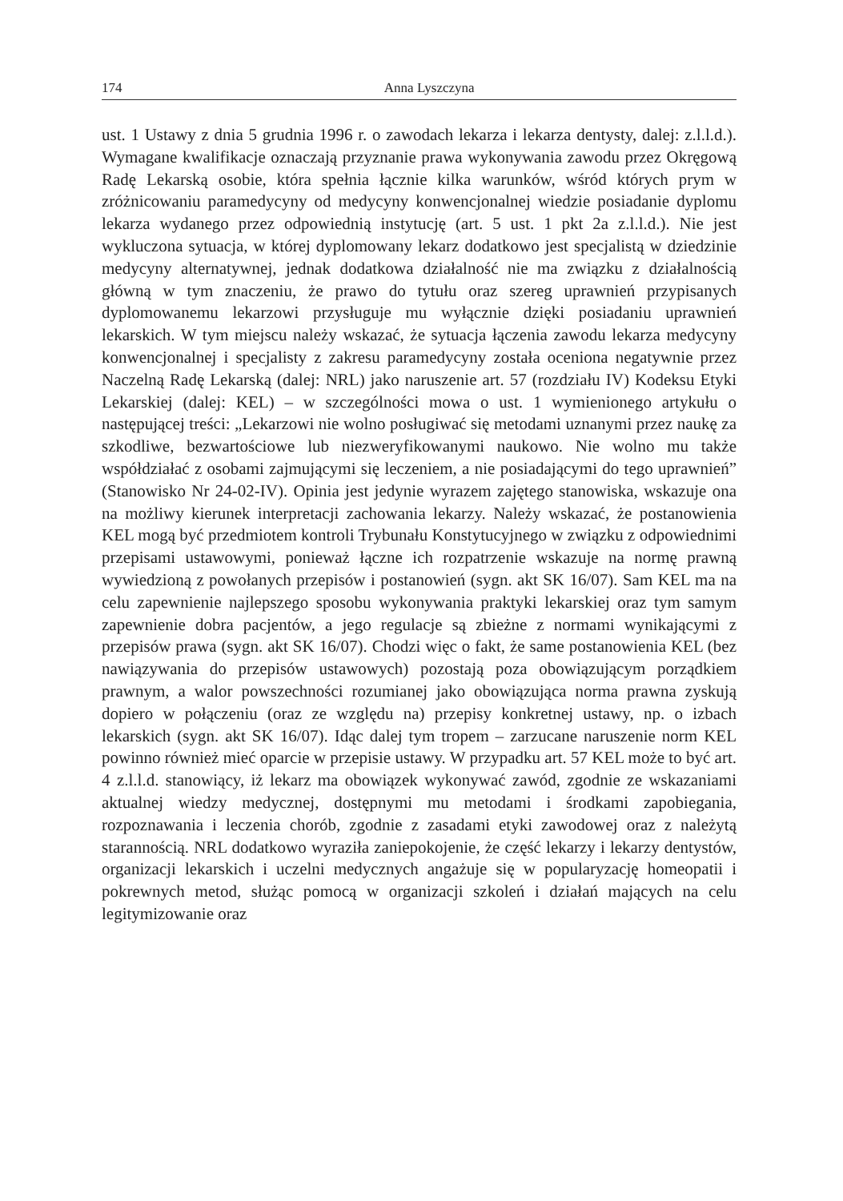174 Anna Lyszczyna
ust. 1 Ustawy z dnia 5 grudnia 1996 r. o zawodach lekarza i lekarza dentysty, dalej: z.l.l.d.). Wymagane kwalifikacje oznaczają przyznanie prawa wykonywania zawodu przez Okręgową Radę Lekarską osobie, która spełnia łącznie kilka warunków, wśród których prym w zróżnicowaniu paramedycyny od medycyny konwencjonalnej wiedzie posiadanie dyplomu lekarza wydanego przez odpowiednią instytucję (art. 5 ust. 1 pkt 2a z.l.l.d.). Nie jest wykluczona sytuacja, w której dyplomowany lekarz dodatkowo jest specjalistą w dziedzinie medycyny alternatywnej, jednak dodatkowa działalność nie ma związku z działalnością główną w tym znaczeniu, że prawo do tytułu oraz szereg uprawnień przypisanych dyplomowanemu lekarzowi przysługuje mu wyłącznie dzięki posiadaniu uprawnień lekarskich. W tym miejscu należy wskazać, że sytuacja łączenia zawodu lekarza medycyny konwencjonalnej i specjalisty z zakresu paramedycyny została oceniona negatywnie przez Naczelną Radę Lekarską (dalej: NRL) jako naruszenie art. 57 (rozdziału IV) Kodeksu Etyki Lekarskiej (dalej: KEL) – w szczególności mowa o ust. 1 wymienionego artykułu o następującej treści: „Lekarzowi nie wolno posługiwać się metodami uznanymi przez naukę za szkodliwe, bezwartościowe lub niezweryfikowanymi naukowo. Nie wolno mu także współdziałać z osobami zajmującymi się leczeniem, a nie posiadającymi do tego uprawnień” (Stanowisko Nr 24-02-IV). Opinia jest jedynie wyrazem zajętego stanowiska, wskazuje ona na możliwy kierunek interpretacji zachowania lekarzy. Należy wskazać, że postanowienia KEL mogą być przedmiotem kontroli Trybunału Konstytucyjnego w związku z odpowiednimi przepisami ustawowymi, ponieważ łączne ich rozpatrzenie wskazuje na normę prawną wywiedzioną z powołanych przepisów i postanowień (sygn. akt SK 16/07). Sam KEL ma na celu zapewnienie najlepszego sposobu wykonywania praktyki lekarskiej oraz tym samym zapewnienie dobra pacjentów, a jego regulacje są zbieżne z normami wynikającymi z przepisów prawa (sygn. akt SK 16/07). Chodzi więc o fakt, że same postanowienia KEL (bez nawiązywania do przepisów ustawowych) pozostają poza obowiązującym porządkiem prawnym, a walor powszechności rozumianej jako obowiązująca norma prawna zyskują dopiero w połączeniu (oraz ze względu na) przepisy konkretnej ustawy, np. o izbach lekarskich (sygn. akt SK 16/07). Idąc dalej tym tropem – zarzucane naruszenie norm KEL powinno również mieć oparcie w przepisie ustawy. W przypadku art. 57 KEL może to być art. 4 z.l.l.d. stanowiący, iż lekarz ma obowiązek wykonywać zawód, zgodnie ze wskazaniami aktualnej wiedzy medycznej, dostępnymi mu metodami i środkami zapobiegania, rozpoznawania i leczenia chorób, zgodnie z zasadami etyki zawodowej oraz z należytą starannością. NRL dodatkowo wyraziła zaniepokojenie, że część lekarzy i lekarzy dentystów, organizacji lekarskich i uczelni medycznych angażuje się w popularyzację homeopatii i pokrewnych metod, służąc pomocą w organizacji szkoleń i działań mających na celu legitymizowanie oraz